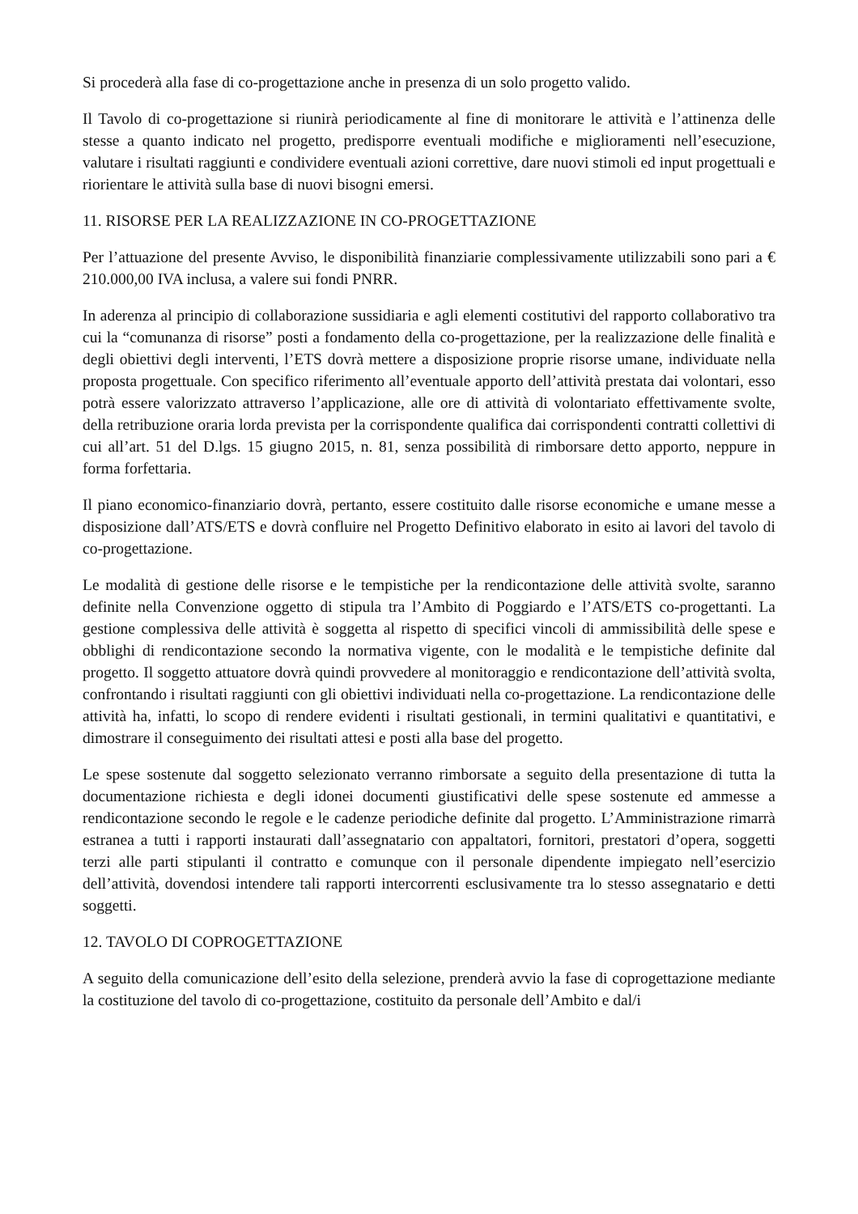Si procederà alla fase di co-progettazione anche in presenza di un solo progetto valido.
Il Tavolo di co-progettazione si riunirà periodicamente al fine di monitorare le attività e l’attinenza delle stesse a quanto indicato nel progetto, predisporre eventuali modifiche e miglioramenti nell’esecuzione, valutare i risultati raggiunti e condividere eventuali azioni correttive, dare nuovi stimoli ed input progettuali e riorientare le attività sulla base di nuovi bisogni emersi.
11. RISORSE PER LA REALIZZAZIONE IN CO-PROGETTAZIONE
Per l’attuazione del presente Avviso, le disponibilità finanziarie complessivamente utilizzabili sono pari a € 210.000,00 IVA inclusa, a valere sui fondi PNRR.
In aderenza al principio di collaborazione sussidiaria e agli elementi costitutivi del rapporto collaborativo tra cui la “comunanza di risorse” posti a fondamento della co-progettazione, per la realizzazione delle finalità e degli obiettivi degli interventi, l’ETS dovrà mettere a disposizione proprie risorse umane, individuate nella proposta progettuale. Con specifico riferimento all’eventuale apporto dell’attività prestata dai volontari, esso potrà essere valorizzato attraverso l’applicazione, alle ore di attività di volontariato effettivamente svolte, della retribuzione oraria lorda prevista per la corrispondente qualifica dai corrispondenti contratti collettivi di cui all’art. 51 del D.lgs. 15 giugno 2015, n. 81, senza possibilità di rimborsare detto apporto, neppure in forma forfettaria.
Il piano economico-finanziario dovrà, pertanto, essere costituito dalle risorse economiche e umane messe a disposizione dall’ATS/ETS e dovrà confluire nel Progetto Definitivo elaborato in esito ai lavori del tavolo di co-progettazione.
Le modalità di gestione delle risorse e le tempistiche per la rendicontazione delle attività svolte, saranno definite nella Convenzione oggetto di stipula tra l’Ambito di Poggiardo e l’ATS/ETS co-progettanti. La gestione complessiva delle attività è soggetta al rispetto di specifici vincoli di ammissibilità delle spese e obblighi di rendicontazione secondo la normativa vigente, con le modalità e le tempistiche definite dal progetto. Il soggetto attuatore dovrà quindi provvedere al monitoraggio e rendicontazione dell’attività svolta, confrontando i risultati raggiunti con gli obiettivi individuati nella co-progettazione. La rendicontazione delle attività ha, infatti, lo scopo di rendere evidenti i risultati gestionali, in termini qualitativi e quantitativi, e dimostrare il conseguimento dei risultati attesi e posti alla base del progetto.
Le spese sostenute dal soggetto selezionato verranno rimborsate a seguito della presentazione di tutta la documentazione richiesta e degli idonei documenti giustificativi delle spese sostenute ed ammesse a rendicontazione secondo le regole e le cadenze periodiche definite dal progetto. L’Amministrazione rimarrà estranea a tutti i rapporti instaurati dall’assegnatario con appaltatori, fornitori, prestatori d’opera, soggetti terzi alle parti stipulanti il contratto e comunque con il personale dipendente impiegato nell’esercizio dell’attività, dovendosi intendere tali rapporti intercorrenti esclusivamente tra lo stesso assegnatario e detti soggetti.
12. TAVOLO DI COPROGETTAZIONE
A seguito della comunicazione dell’esito della selezione, prenderà avvio la fase di coprogettazione mediante la costituzione del tavolo di co-progettazione, costituito da personale dell’Ambito e dal/i